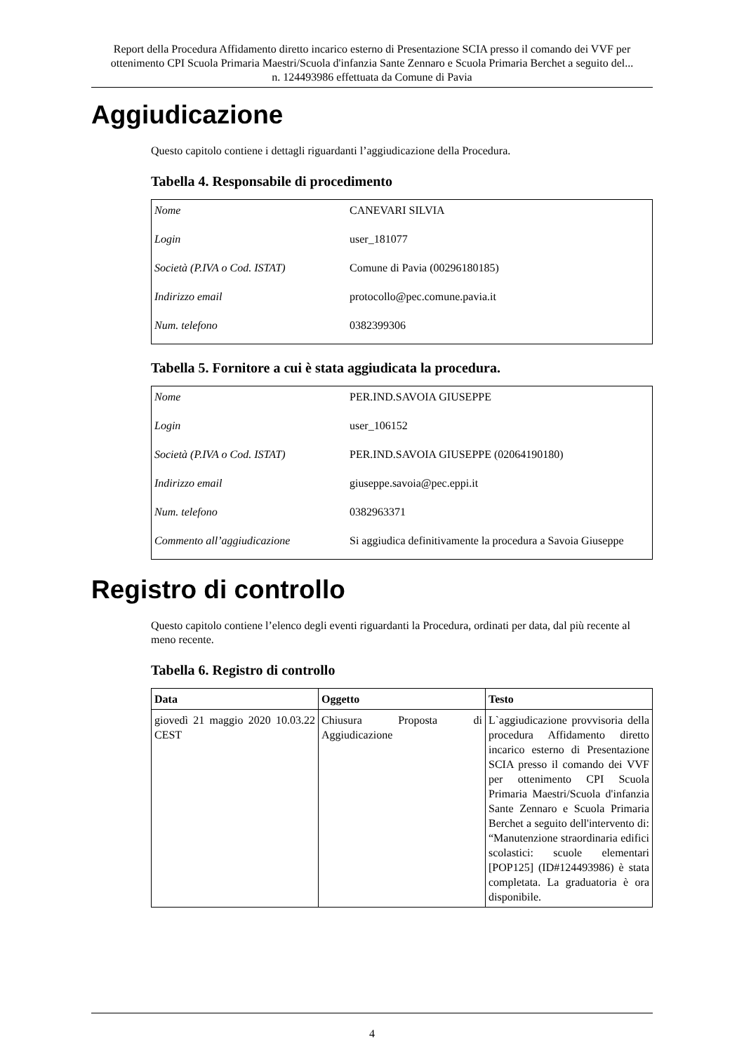Report della Procedura Affidamento diretto incarico esterno di Presentazione SCIA presso il comando dei VVF per ottenimento CPI Scuola Primaria Maestri/Scuola d'infanzia Sante Zennaro e Scuola Primaria Berchet a seguito del... n. 124493986 effettuata da Comune di Pavia
Aggiudicazione
Questo capitolo contiene i dettagli riguardanti l’aggiudicazione della Procedura.
Tabella 4. Responsabile di procedimento
| Nome | CANEVARI SILVIA |
| Login | user_181077 |
| Società (P.IVA o Cod. ISTAT) | Comune di Pavia (00296180185) |
| Indirizzo email | protocollo@pec.comune.pavia.it |
| Num. telefono | 0382399306 |
Tabella 5. Fornitore a cui è stata aggiudicata la procedura.
| Nome | PER.IND.SAVOIA GIUSEPPE |
| Login | user_106152 |
| Società (P.IVA o Cod. ISTAT) | PER.IND.SAVOIA GIUSEPPE (02064190180) |
| Indirizzo email | giuseppe.savoia@pec.eppi.it |
| Num. telefono | 0382963371 |
| Commento all’aggiudicazione | Si aggiudica definitivamente la procedura a Savoia Giuseppe |
Registro di controllo
Questo capitolo contiene l’elenco degli eventi riguardanti la Procedura, ordinati per data, dal più recente al meno recente.
Tabella 6. Registro di controllo
| Data | Oggetto | Testo |
| --- | --- | --- |
| giovedì 21 maggio 2020 10.03.22 CEST | Chiusura Proposta di Aggiudicazione | L`aggiudicazione provvisoria della procedura Affidamento diretto incarico esterno di Presentazione SCIA presso il comando dei VVF per ottenimento CPI Scuola Primaria Maestri/Scuola d'infanzia Sante Zennaro e Scuola Primaria Berchet a seguito dell'intervento di: “Manutenzione straordinaria edifici scolastici: scuole elementari [POP125] (ID#124493986) è stata completata. La graduatoria è ora disponibile. |
4